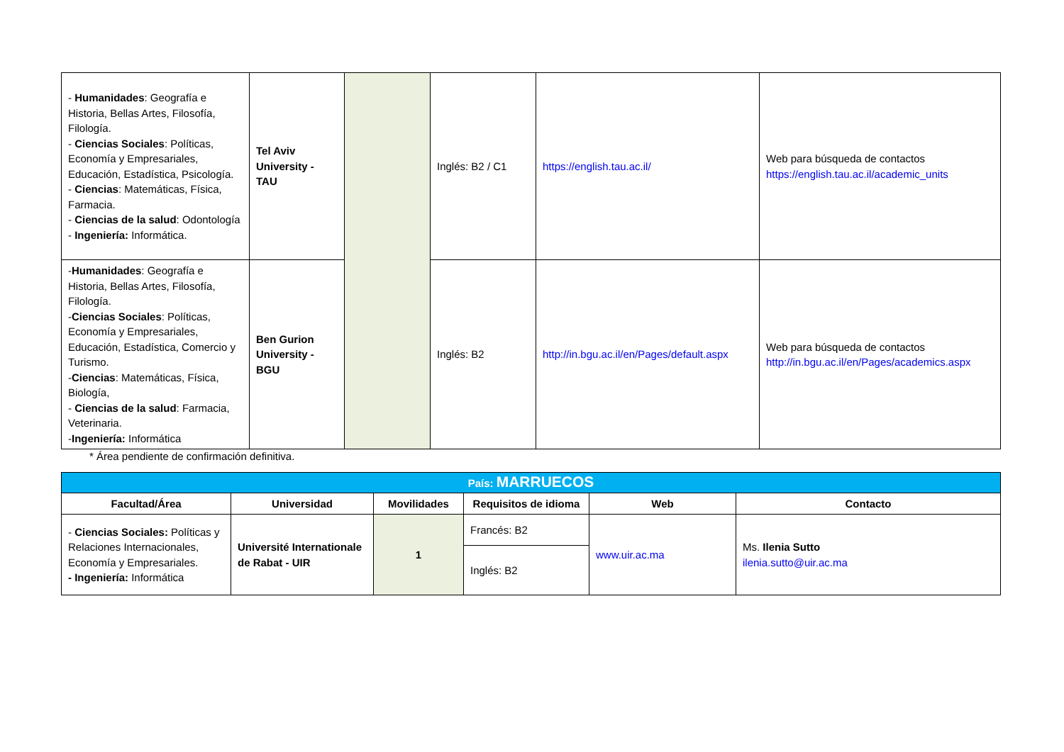| - Humanidades : Geografía e Historia, Bellas Artes, Filosofía, Filología. - Ciencias Sociales : Políticas, Economía y Empresariales, Educación, Estadística, Psicología. - Ciencias : Matemáticas, Física, Farmacia. - Ciencias de la salud : Odontología - Ingeniería: Informática. | Tel Aviv University - TAU | | Inglés: B2 / C1 | https://english.tau.ac.il/ | Web para búsqueda de contactos https://english.tau.ac.il/academic_units |
| - Humanidades : Geografía e Historia, Bellas Artes, Filosofía, Filología. - Ciencias Sociales : Políticas, Economía y Empresariales, Educación, Estadística, Comercio y Turismo. - Ciencias : Matemáticas, Física, Biología, - Ciencias de la salud : Farmacia, Veterinaria. - Ingeniería: Informática | Ben Gurion University - BGU | | Inglés: B2 | http://in.bgu.ac.il/en/Pages/default.aspx | Web para búsqueda de contactos http://in.bgu.ac.il/en/Pages/academics.aspx |
* Área pendiente de confirmación definitiva.
| País: MARRUECOS | | | | | |
| Facultad/Área | Universidad | Movilidades | Requisitos de idioma | Web | Contacto |
| - Ciencias Sociales: Políticas y Relaciones Internacionales, Economía y Empresariales. - Ingeniería: Informática | Université Internationale de Rabat - UIR | 1 | Francés: B2 | www.uir.ac.ma | Ms. Ilenia Sutto ilenia.sutto@uir.ac.ma |
| | | | Inglés: B2 | | |